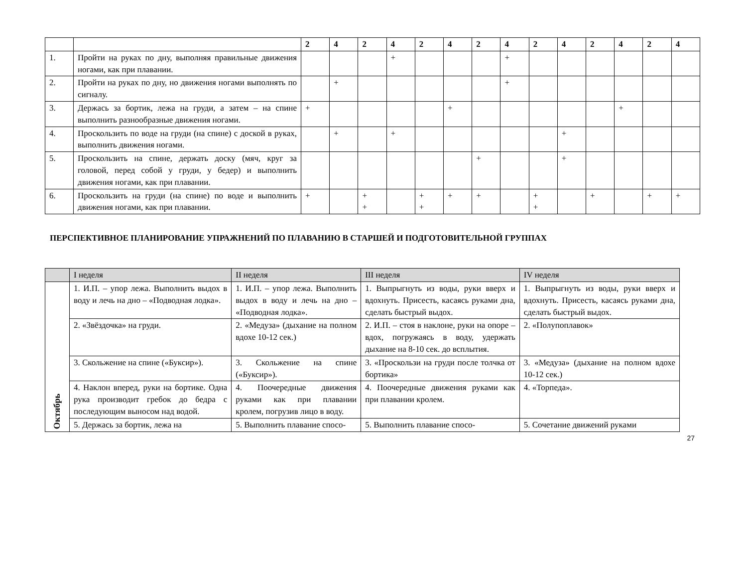| | | 2 | 4 | 2 | 4 | 2 | 4 | 2 | 4 | 2 | 4 | 2 | 4 | 2 | 4 |
| --- | --- | --- | --- | --- | --- | --- | --- | --- | --- | --- | --- | --- | --- | --- | --- |
| 1. | Пройти на руках по дну, выполняя правильные движения ногами, как при плавании. | | | | + | | | | + | | | | | | |
| 2. | Пройти на руках по дну, но движения ногами выполнять по сигналу. | | + | | | | | | + | | | | | | |
| 3. | Держась за бортик, лежа на груди, а затем – на спине выполнить разнообразные движения ногами. | + | | | | | + | | | | | | + | | |
| 4. | Проскользить по воде на груди (на спине) с доской в руках, выполнить движения ногами. | | + | | + | | | | | | + | | | | |
| 5. | Проскользить на спине, держать доску (мяч, круг за головой, перед собой у груди, у бедер) и выполнить движения ногами, как при плавании. | | | | | | | + | | | + | | | | |
| 6. | Проскользить на груди (на спине) по воде и выполнить движения ногами, как при плавании. | + | | + + | | + + | + | + | | + + | | + | | + | + |
ПЕРСПЕКТИВНОЕ ПЛАНИРОВАНИЕ УПРАЖНЕНИЙ ПО ПЛАВАНИЮ В СТАРШЕЙ И ПОДГОТОВИТЕЛЬНОЙ ГРУППАХ
| | I неделя | II неделя | III неделя | IV неделя |
| Октябрь | 1. И.П. – упор лежа. Выполнить выдох в воду и лечь на дно – «Подводная лодка». | 1. И.П. – упор лежа. Выполнить выдох в воду и лечь на дно – «Подводная лодка». | 1. Выпрыгнуть из воды, руки вверх и вдохнуть. Присесть, касаясь руками дна, сделать быстрый выдох. | 1. Выпрыгнуть из воды, руки вверх и вдохнуть. Присесть, касаясь руками дна, сделать быстрый выдох. |
| | 2. «Звёздочка» на груди. | 2. «Медуза» (дыхание на полном вдохе 10-12 сек.) | 2. И.П. – стоя в наклоне, руки на опоре – вдох, погружаясь в воду, удержать дыхание на 8-10 сек. до всплытия. | 2. «Полупоплавок» |
| | 3. Скольжение на спине («Буксир»). | 3. Скольжение на спине («Буксир»). | 3. «Проскользи на груди после толчка от бортика» | 3. «Медуза» (дыхание на полном вдохе 10-12 сек.) |
| | 4. Наклон вперед, руки на бортике. Одна рука производит гребок до бедра с последующим выносом над водой. | 4. Поочередные движения руками как при плавании кролем, погрузив лицо в воду. | 4. Поочередные движения руками как при плавании кролем. | 4. «Торпеда». |
| | 5. Держась за бортик, лежа на | 5. Выполнить плавание спосо- | 5. Выполнить плавание спосо- | 5. Сочетание движений руками |
27